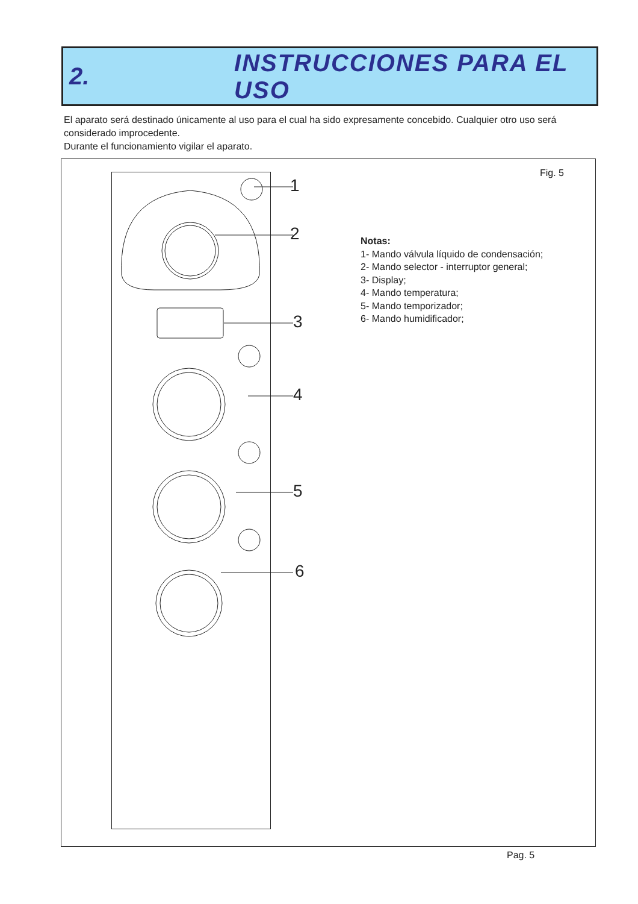2. INSTRUCCIONES PARA EL USO
El aparato será destinado únicamente al uso para el cual ha sido expresamente concebido. Cualquier otro uso será considerado improcedente.
Durante el funcionamiento vigilar el aparato.
1
2
3
4
5
6
Fig. 5
Notas:
1- Mando válvula líquido de condensación;
2- Mando selector - interruptor general;
3- Display;
4- Mando temperatura;
5- Mando temporizador;
6- Mando humidificador;
Pag. 5